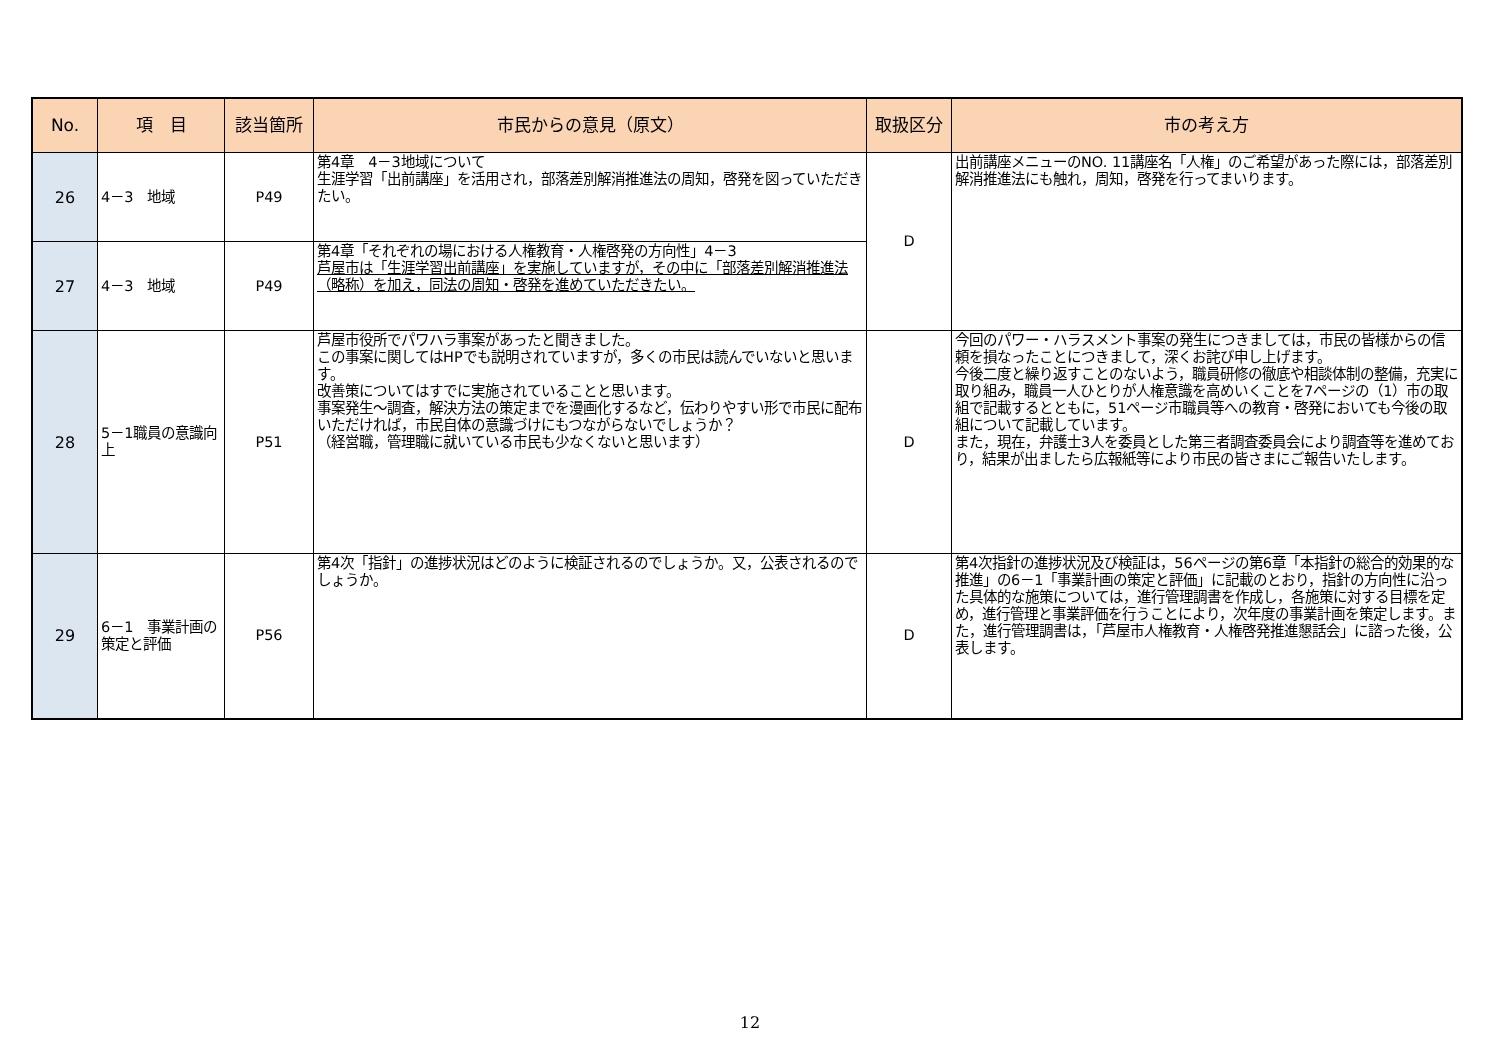| No. | 項 目 | 該当箇所 | 市民からの意見（原文） | 取扱区分 | 市の考え方 |
| --- | --- | --- | --- | --- | --- |
| 26 | 4－3 地域 | P49 | 第4章 4－3地域について 生涯学習「出前講座」を活用され，部落差別解消推進法の周知，啓発を図っていただきたい。 | D | 出前講座メニューのNO. 11講座名「人権」のご希望があった際には，部落差別解消推進法にも触れ，周知，啓発を行ってまいります。 |
| 27 | 4－3 地域 | P49 | 第4章「それぞれの場における人権教育・人権啓発の方向性」4－3 芦屋市は「生涯学習出前講座」を実施していますが，その中に「部落差別解消推進法（略称）を加え，同法の周知・啓発を進めていただきたい。 | | |
| 28 | 5－1職員の意識向上 | P51 | 芦屋市役所でパワハラ事案があったと聞きました。 この事案に関してはHPでも説明されていますが，多くの市民は読んでいないと思います。 改善策についてはすでに実施されていることと思います。 事案発生～調査，解決方法の策定までを漫画化するなど，伝わりやすい形で市民に配布いただければ，市民自体の意識づけにもつながらないでしょうか？ （経営職，管理職に就いている市民も少なくないと思います） | D | 今回のパワー・ハラスメント事案の発生につきましては，市民の皆様からの信頼を損なったことにつきまして，深くお詫び申し上げます。 今後二度と繰り返すことのないよう，職員研修の徹底や相談体制の整備，充実に取り組み，職員一人ひとりが人権意識を高めいくことを7ページの（1）市の取組で記載するとともに，51ページ市職員等への教育・啓発においても今後の取組について記載しています。 また，現在，弁護士3人を委員とした第三者調査委員会により調査等を進めており，結果が出ましたら広報紙等により市民の皆さまにご報告いたします。 |
| 29 | 6－1 事業計画の策定と評価 | P56 | 第4次「指針」の進捗状況はどのように検証されるのでしょうか。又，公表されるのでしょうか。 | D | 第4次指針の進捗状況及び検証は，56ページの第6章「本指針の総合的効果的な推進」の6－1「事業計画の策定と評価」に記載のとおり，指針の方向性に沿った具体的な施策については，進行管理調書を作成し，各施策に対する目標を定め，進行管理と事業評価を行うことにより，次年度の事業計画を策定します。また，進行管理調書は，「芦屋市人権教育・人権啓発推進懇話会」に諮った後，公表します。 |
12